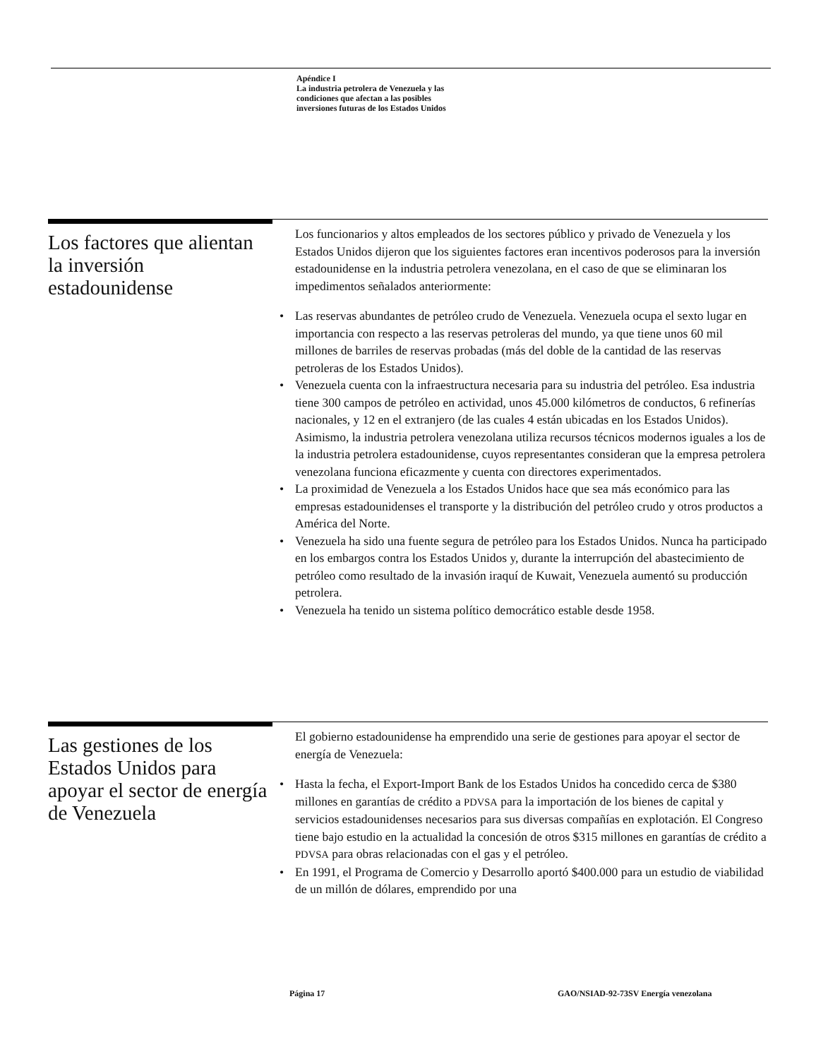Apéndice I
La industria petrolera de Venezuela y las
condiciones que afectan a las posibles
inversiones futuras de los Estados Unidos
Los factores que alientan la inversión estadounidense
Los funcionarios y altos empleados de los sectores público y privado de Venezuela y los Estados Unidos dijeron que los siguientes factores eran incentivos poderosos para la inversión estadounidense en la industria petrolera venezolana, en el caso de que se eliminaran los impedimentos señalados anteriormente:
• Las reservas abundantes de petróleo crudo de Venezuela. Venezuela ocupa el sexto lugar en importancia con respecto a las reservas petroleras del mundo, ya que tiene unos 60 mil millones de barriles de reservas probadas (más del doble de la cantidad de las reservas petroleras de los Estados Unidos).
• Venezuela cuenta con la infraestructura necesaria para su industria del petróleo. Esa industria tiene 300 campos de petróleo en actividad, unos 45.000 kilómetros de conductos, 6 refinerías nacionales, y 12 en el extranjero (de las cuales 4 están ubicadas en los Estados Unidos). Asimismo, la industria petrolera venezolana utiliza recursos técnicos modernos iguales a los de la industria petrolera estadounidense, cuyos representantes consideran que la empresa petrolera venezolana funciona eficazmente y cuenta con directores experimentados.
• La proximidad de Venezuela a los Estados Unidos hace que sea más económico para las empresas estadounidenses el transporte y la distribución del petróleo crudo y otros productos a América del Norte.
• Venezuela ha sido una fuente segura de petróleo para los Estados Unidos. Nunca ha participado en los embargos contra los Estados Unidos y, durante la interrupción del abastecimiento de petróleo como resultado de la invasión iraquí de Kuwait, Venezuela aumentó su producción petrolera.
• Venezuela ha tenido un sistema político democrático estable desde 1958.
Las gestiones de los Estados Unidos para apoyar el sector de energía de Venezuela
El gobierno estadounidense ha emprendido una serie de gestiones para apoyar el sector de energía de Venezuela:
• Hasta la fecha, el Export-Import Bank de los Estados Unidos ha concedido cerca de $380 millones en garantías de crédito a PDVSA para la importación de los bienes de capital y servicios estadounidenses necesarios para sus diversas compañías en explotación. El Congreso tiene bajo estudio en la actualidad la concesión de otros $315 millones en garantías de crédito a PDVSA para obras relacionadas con el gas y el petróleo.
• En 1991, el Programa de Comercio y Desarrollo aportó $400.000 para un estudio de viabilidad de un millón de dólares, emprendido por una
Página 17
GAO/NSIAD-92-73SV Energía venezolana